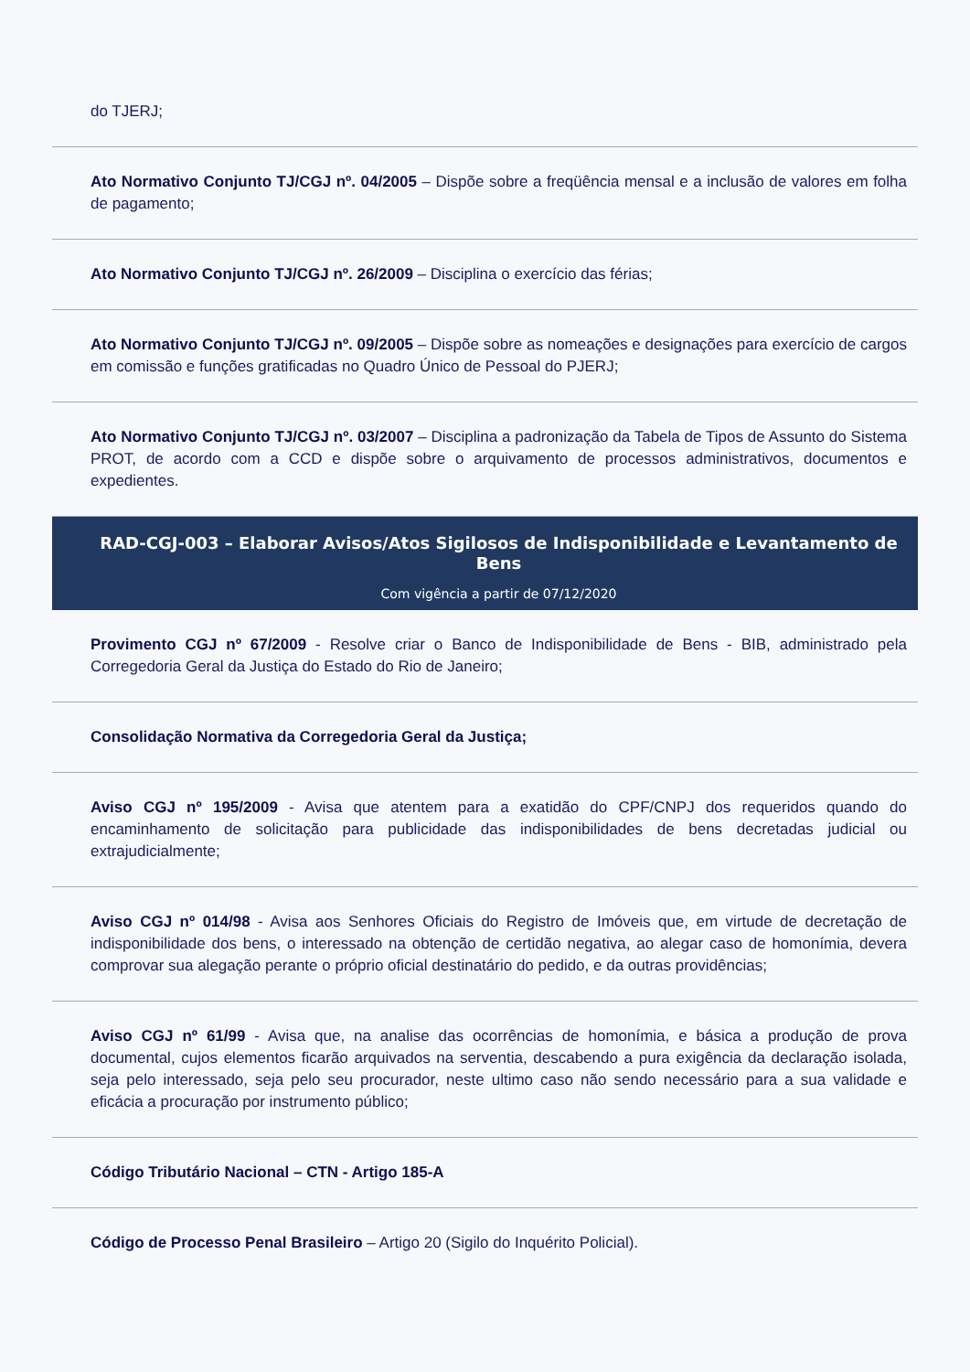do TJERJ;
Ato Normativo Conjunto TJ/CGJ nº. 04/2005 – Dispõe sobre a freqüência mensal e a inclusão de valores em folha de pagamento;
Ato Normativo Conjunto TJ/CGJ nº. 26/2009 – Disciplina o exercício das férias;
Ato Normativo Conjunto TJ/CGJ nº. 09/2005 – Dispõe sobre as nomeações e designações para exercício de cargos em comissão e funções gratificadas no Quadro Único de Pessoal do PJERJ;
Ato Normativo Conjunto TJ/CGJ nº. 03/2007 – Disciplina a padronização da Tabela de Tipos de Assunto do Sistema PROT, de acordo com a CCD e dispõe sobre o arquivamento de processos administrativos, documentos e expedientes.
RAD-CGJ-003 – Elaborar Avisos/Atos Sigilosos de Indisponibilidade e Levantamento de Bens
Com vigência a partir de 07/12/2020
Provimento CGJ nº 67/2009 - Resolve criar o Banco de Indisponibilidade de Bens - BIB, administrado pela Corregedoria Geral da Justiça do Estado do Rio de Janeiro;
Consolidação Normativa da Corregedoria Geral da Justiça;
Aviso CGJ nº 195/2009 - Avisa que atentem para a exatidão do CPF/CNPJ dos requeridos quando do encaminhamento de solicitação para publicidade das indisponibilidades de bens decretadas judicial ou extrajudicialmente;
Aviso CGJ nº 014/98 - Avisa aos Senhores Oficiais do Registro de Imóveis que, em virtude de decretação de indisponibilidade dos bens, o interessado na obtenção de certidão negativa, ao alegar caso de homonímia, devera comprovar sua alegação perante o próprio oficial destinatário do pedido, e da outras providências;
Aviso CGJ nº 61/99 - Avisa que, na analise das ocorrências de homonímia, e básica a produção de prova documental, cujos elementos ficarão arquivados na serventia, descabendo a pura exigência da declaração isolada, seja pelo interessado, seja pelo seu procurador, neste ultimo caso não sendo necessário para a sua validade e eficácia a procuração por instrumento público;
Código Tributário Nacional – CTN - Artigo 185-A
Código de Processo Penal Brasileiro – Artigo 20 (Sigilo do Inquérito Policial).